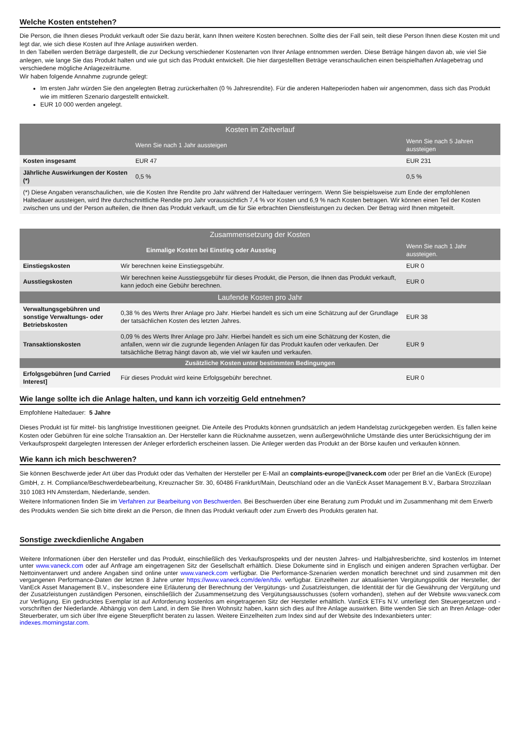Welche Kosten entstehen?
Die Person, die Ihnen dieses Produkt verkauft oder Sie dazu berät, kann Ihnen weitere Kosten berechnen. Sollte dies der Fall sein, teilt diese Person Ihnen diese Kosten mit und legt dar, wie sich diese Kosten auf Ihre Anlage auswirken werden.
In den Tabellen werden Beträge dargestellt, die zur Deckung verschiedener Kostenarten von Ihrer Anlage entnommen werden. Diese Beträge hängen davon ab, wie viel Sie anlegen, wie lange Sie das Produkt halten und wie gut sich das Produkt entwickelt. Die hier dargestellten Beträge veranschaulichen einen beispielhaften Anlagebetrag und verschiedene mögliche Anlagezeiträume.
Wir haben folgende Annahme zugrunde gelegt:
Im ersten Jahr würden Sie den angelegten Betrag zurückerhalten (0 % Jahresrendite). Für die anderen Halteperioden haben wir angenommen, dass sich das Produkt wie im mittleren Szenario dargestellt entwickelt.
EUR 10 000 werden angelegt.
| Kosten im Zeitverlauf | | |
| --- | --- | --- |
| | Wenn Sie nach 1 Jahr aussteigen | Wenn Sie nach 5 Jahren aussteigen |
| Kosten insgesamt | EUR 47 | EUR 231 |
| Jährliche Auswirkungen der Kosten (*) | 0,5 % | 0,5 % |
| (*) Diese Angaben veranschaulichen, wie die Kosten Ihre Rendite pro Jahr während der Haltedauer verringern. Wenn Sie beispielsweise zum Ende der empfohlenen Haltedauer aussteigen, wird Ihre durchschnittliche Rendite pro Jahr voraussichtlich 7,4 % vor Kosten und 6,9 % nach Kosten betragen. Wir können einen Teil der Kosten zwischen uns und der Person aufteilen, die Ihnen das Produkt verkauft, um die für Sie erbrachten Dienstleistungen zu decken. Der Betrag wird Ihnen mitgeteilt. | | |
| Zusammensetzung der Kosten | | |
| --- | --- | --- |
| Einmalige Kosten bei Einstieg oder Ausstieg | | Wenn Sie nach 1 Jahr aussteigen. |
| Einstiegskosten | Wir berechnen keine Einstiegsgebühr. | EUR 0 |
| Ausstiegskosten | Wir berechnen keine Ausstiegsgebühr für dieses Produkt, die Person, die Ihnen das Produkt verkauft, kann jedoch eine Gebühr berechnen. | EUR 0 |
| Laufende Kosten pro Jahr | | |
| Verwaltungsgebühren und sonstige Verwaltungs- oder Betriebskosten | 0,38 % des Werts Ihrer Anlage pro Jahr. Hierbei handelt es sich um eine Schätzung auf der Grundlage der tatsächlichen Kosten des letzten Jahres. | EUR 38 |
| Transaktionskosten | 0,09 % des Werts Ihrer Anlage pro Jahr. Hierbei handelt es sich um eine Schätzung der Kosten, die anfallen, wenn wir die zugrunde liegenden Anlagen für das Produkt kaufen oder verkaufen. Der tatsächliche Betrag hängt davon ab, wie viel wir kaufen und verkaufen. | EUR 9 |
| Zusätzliche Kosten unter bestimmten Bedingungen | | |
| Erfolgsgebühren [und Carried Interest] | Für dieses Produkt wird keine Erfolgsgebühr berechnet. | EUR 0 |
Wie lange sollte ich die Anlage halten, und kann ich vorzeitig Geld entnehmen?
Empfohlene Haltedauer: 5 Jahre
Dieses Produkt ist für mittel- bis langfristige Investitionen geeignet. Die Anteile des Produkts können grundsätzlich an jedem Handelstag zurückgegeben werden. Es fallen keine Kosten oder Gebühren für eine solche Transaktion an. Der Hersteller kann die Rücknahme aussetzen, wenn außergewöhnliche Umstände dies unter Berücksichtigung der im Verkaufsprospekt dargelegten Interessen der Anleger erforderlich erscheinen lassen. Die Anleger werden das Produkt an der Börse kaufen und verkaufen können.
Wie kann ich mich beschweren?
Sie können Beschwerde jeder Art über das Produkt oder das Verhalten der Hersteller per E-Mail an complaints-europe@vaneck.com oder per Brief an die VanEck (Europe) GmbH, z. H. Compliance/Beschwerdebearbeitung, Kreuznacher Str. 30, 60486 Frankfurt/Main, Deutschland oder an die VanEck Asset Management B.V., Barbara Strozzilaan 310 1083 HN Amsterdam, Niederlande, senden.
Weitere Informationen finden Sie im Verfahren zur Bearbeitung von Beschwerden. Bei Beschwerden über eine Beratung zum Produkt und im Zusammenhang mit dem Erwerb des Produkts wenden Sie sich bitte direkt an die Person, die Ihnen das Produkt verkauft oder zum Erwerb des Produkts geraten hat.
Sonstige zweckdienliche Angaben
Weitere Informationen über den Hersteller und das Produkt, einschließlich des Verkaufsprospekts und der neusten Jahres- und Halbjahresberichte, sind kostenlos im Internet unter www.vaneck.com oder auf Anfrage am eingetragenen Sitz der Gesellschaft erhältlich. Diese Dokumente sind in Englisch und einigen anderen Sprachen verfügbar. Der Nettoinventarwert und andere Angaben sind online unter www.vaneck.com verfügbar. Die Performance-Szenarien werden monatlich berechnet und sind zusammen mit den vergangenen Performance-Daten der letzten 8 Jahre unter https://www.vaneck.com/de/en/tdiv. verfügbar. Einzelheiten zur aktualisierten Vergütungspolitik der Hersteller, der VanEck Asset Management B.V., insbesondere eine Erläuterung der Berechnung der Vergütungs- und Zusatzleistungen, die Identität der für die Gewährung der Vergütung und der Zusatzleistungen zuständigen Personen, einschließlich der Zusammensetzung des Vergütungsausschusses (sofern vorhanden), stehen auf der Website www.vaneck.com zur Verfügung. Ein gedrucktes Exemplar ist auf Anforderung kostenlos am eingetragenen Sitz der Hersteller erhältlich. VanEck ETFs N.V. unterliegt den Steuergesetzen und -vorschriften der Niederlande. Abhängig von dem Land, in dem Sie Ihren Wohnsitz haben, kann sich dies auf Ihre Anlage auswirken. Bitte wenden Sie sich an Ihren Anlage- oder Steuerberater, um sich über Ihre eigene Steuerpflicht beraten zu lassen. Weitere Einzelheiten zum Index sind auf der Website des Indexanbieters unter:
indexes.morningstar.com.